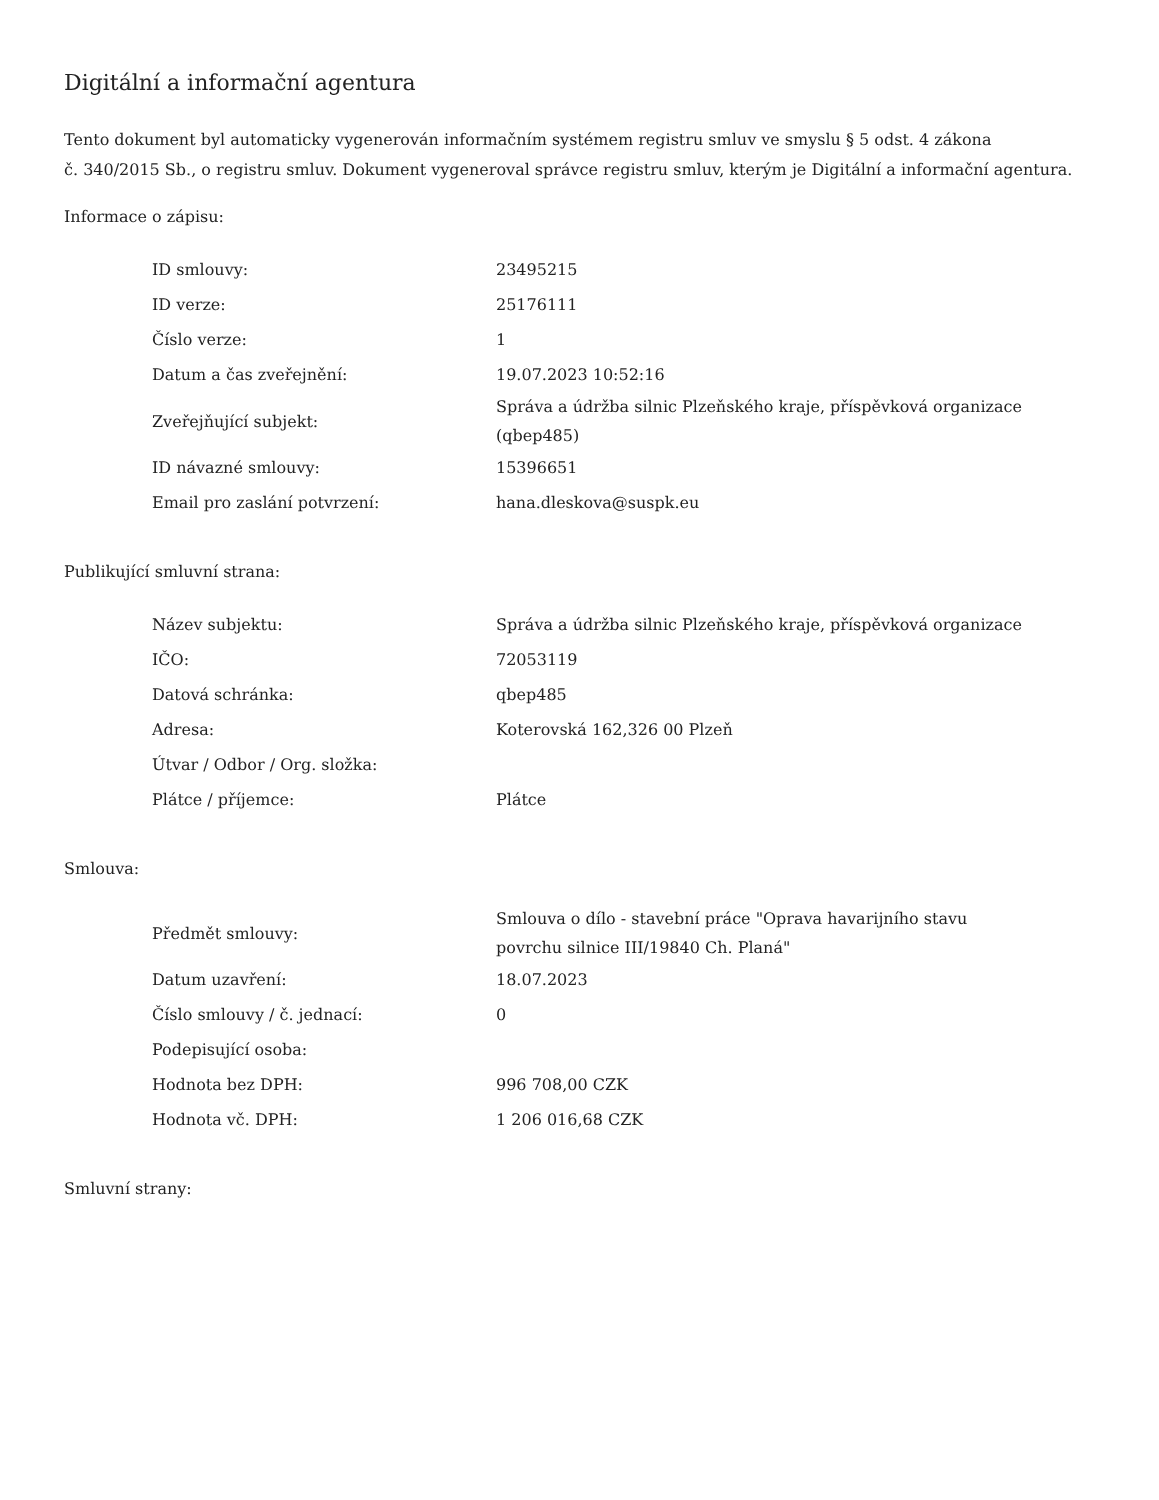Digitální a informační agentura
Tento dokument byl automaticky vygenerován informačním systémem registru smluv ve smyslu § 5 odst. 4 zákona
č. 340/2015 Sb., o registru smluv. Dokument vygeneroval správce registru smluv, kterým je Digitální a informační agentura.
Informace o zápisu:
| ID smlouvy: | 23495215 |
| ID verze: | 25176111 |
| Číslo verze: | 1 |
| Datum a čas zveřejnění: | 19.07.2023 10:52:16 |
| Zveřejňující subjekt: | Správa a údržba silnic Plzeňského kraje, příspěvková organizace (qbep485) |
| ID návazné smlouvy: | 15396651 |
| Email pro zaslání potvrzení: | hana.dleskova@suspk.eu |
Publikující smluvní strana:
| Název subjektu: | Správa a údržba silnic Plzeňského kraje, příspěvková organizace |
| IČO: | 72053119 |
| Datová schránka: | qbep485 |
| Adresa: | Koterovská 162,326 00 Plzeň |
| Útvar / Odbor / Org. složka: | |
| Plátce / příjemce: | Plátce |
Smlouva:
| Předmět smlouvy: | Smlouva o dílo - stavební práce "Oprava havarijního stavu povrchu silnice III/19840 Ch. Planá" |
| Datum uzavření: | 18.07.2023 |
| Číslo smlouvy / č. jednací: | 0 |
| Podepisující osoba: | |
| Hodnota bez DPH: | 996 708,00 CZK |
| Hodnota vč. DPH: | 1 206 016,68 CZK |
Smluvní strany: